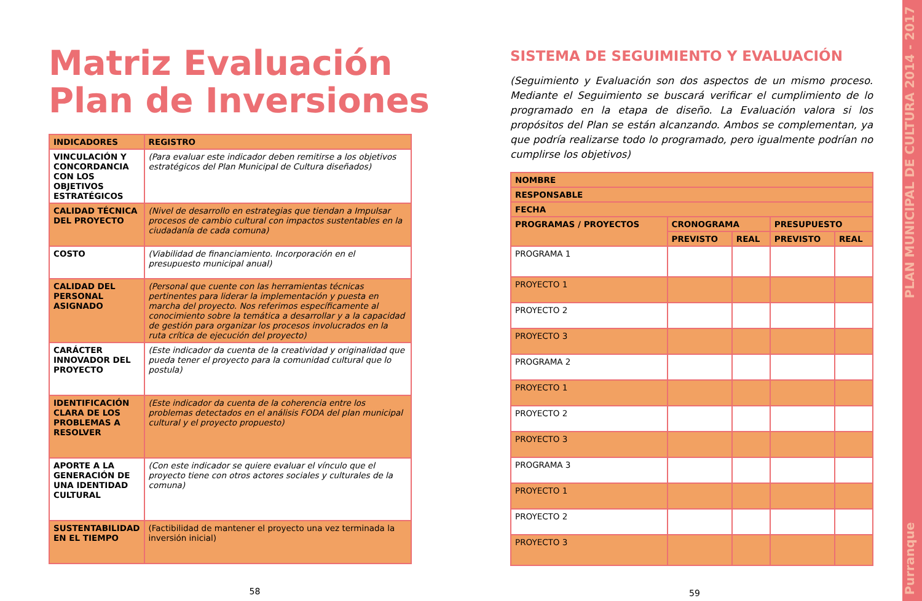Matriz Evaluación
Plan de Inversiones
| INDICADORES | REGISTRO |
| --- | --- |
| VINCULACIÓN Y CONCORDANCIA CON LOS OBJETIVOS ESTRATÉGICOS | (Para evaluar este indicador deben remitirse a los objetivos estratégicos del Plan Municipal de Cultura diseñados) |
| CALIDAD TÉCNICA DEL PROYECTO | (Nivel de desarrollo en estrategias que tiendan a Impulsar procesos de cambio cultural con impactos sustentables en la ciudadanía de cada comuna) |
| COSTO | (Viabilidad de financiamiento. Incorporación en el presupuesto municipal anual) |
| CALIDAD DEL PERSONAL ASIGNADO | (Personal que cuente con las herramientas técnicas pertinentes para liderar la implementación y puesta en marcha del proyecto. Nos referimos específicamente al conocimiento sobre la temática a desarrollar y a la capacidad de gestión para organizar los procesos involucrados en la ruta crítica de ejecución del proyecto) |
| CARÁCTER INNOVADOR DEL PROYECTO | (Este indicador da cuenta de la creatividad y originalidad que pueda tener el proyecto para la comunidad cultural que lo postula) |
| IDENTIFICACIÓN CLARA DE LOS PROBLEMAS A RESOLVER | (Este indicador da cuenta de la coherencia entre los problemas detectados en el análisis FODA del plan municipal cultural y el proyecto propuesto) |
| APORTE A LA GENERACIÓN DE UNA IDENTIDAD CULTURAL | (Con este indicador se quiere evaluar el vínculo que el proyecto tiene con otros actores sociales y culturales de la comuna) |
| SUSTENTABILIDAD EN EL TIEMPO | (Factibilidad de mantener el proyecto una vez terminada la inversión inicial) |
58
SISTEMA DE SEGUIMIENTO Y EVALUACIÓN
(Seguimiento y Evaluación son dos aspectos de un mismo proceso. Mediante el Seguimiento se buscará verificar el cumplimiento de lo programado en la etapa de diseño. La Evaluación valora si los propósitos del Plan se están alcanzando. Ambos se complementan, ya que podría realizarse todo lo programado, pero igualmente podrían no cumplirse los objetivos)
| NOMBRE | | | | |
| --- | --- | --- | --- | --- |
| RESPONSABLE | | | | |
| FECHA | | | | |
| PROGRAMAS / PROYECTOS | CRONOGRAMA | | PRESUPUESTO | |
| | PREVISTO | REAL | PREVISTO | REAL |
| PROGRAMA 1 | | | | |
| PROYECTO 1 | | | | |
| PROYECTO 2 | | | | |
| PROYECTO 3 | | | | |
| PROGRAMA 2 | | | | |
| PROYECTO 1 | | | | |
| PROYECTO 2 | | | | |
| PROYECTO 3 | | | | |
| PROGRAMA 3 | | | | |
| PROYECTO 1 | | | | |
| PROYECTO 2 | | | | |
| PROYECTO 3 | | | | |
59
Purranque PLAN MUNICIPAL DE CULTURA 2014 - 2017